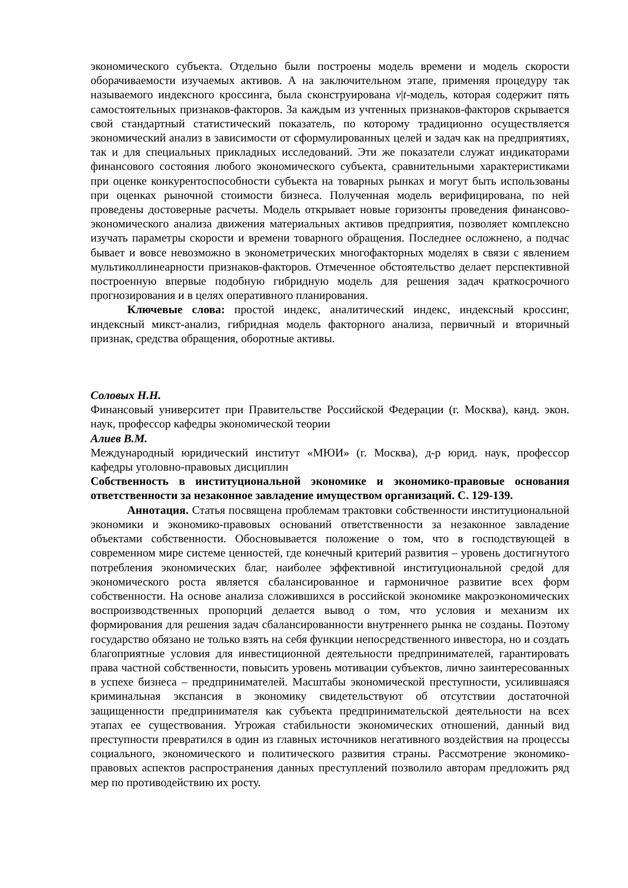экономического субъекта. Отдельно были построены модель времени и модель скорости оборачиваемости изучаемых активов. А на заключительном этапе, применяя процедуру так называемого индексного кроссинга, была сконструирована v|t-модель, которая содержит пять самостоятельных признаков-факторов. За каждым из учтенных признаков-факторов скрывается свой стандартный статистический показатель, по которому традиционно осуществляется экономический анализ в зависимости от сформулированных целей и задач как на предприятиях, так и для специальных прикладных исследований. Эти же показатели служат индикаторами финансового состояния любого экономического субъекта, сравнительными характеристиками при оценке конкурентоспособности субъекта на товарных рынках и могут быть использованы при оценках рыночной стоимости бизнеса. Полученная модель верифицирована, по ней проведены достоверные расчеты. Модель открывает новые горизонты проведения финансово-экономического анализа движения материальных активов предприятия, позволяет комплексно изучать параметры скорости и времени товарного обращения. Последнее осложнено, а подчас бывает и вовсе невозможно в эконометрических многофакторных моделях в связи с явлением мультиколлинеарности признаков-факторов. Отмеченное обстоятельство делает перспективной построенную впервые подобную гибридную модель для решения задач краткосрочного прогнозирования и в целях оперативного планирования.
Ключевые слова: простой индекс, аналитический индекс, индексный кроссинг, индексный микст-анализ, гибридная модель факторного анализа, первичный и вторичный признак, средства обращения, оборотные активы.
Соловых Н.Н.
Финансовый университет при Правительстве Российской Федерации (г. Москва), канд. экон. наук, профессор кафедры экономической теории
Алиев В.М.
Международный юридический институт «МЮИ» (г. Москва), д-р юрид. наук, профессор кафедры уголовно-правовых дисциплин
Собственность в институциональной экономике и экономико-правовые основания ответственности за незаконное завладение имуществом организаций. С. 129-139.
Аннотация. Статья посвящена проблемам трактовки собственности институциональной экономики и экономико-правовых оснований ответственности за незаконное завладение объектами собственности. Обосновывается положение о том, что в господствующей в современном мире системе ценностей, где конечный критерий развития – уровень достигнутого потребления экономических благ, наиболее эффективной институциональной средой для экономического роста является сбалансированное и гармоничное развитие всех форм собственности. На основе анализа сложившихся в российской экономике макроэкономических воспроизводственных пропорций делается вывод о том, что условия и механизм их формирования для решения задач сбалансированности внутреннего рынка не созданы. Поэтому государство обязано не только взять на себя функции непосредственного инвестора, но и создать благоприятные условия для инвестиционной деятельности предпринимателей, гарантировать права частной собственности, повысить уровень мотивации субъектов, лично заинтересованных в успехе бизнеса – предпринимателей. Масштабы экономической преступности, усилившаяся криминальная экспансия в экономику свидетельствуют об отсутствии достаточной защищенности предпринимателя как субъекта предпринимательской деятельности на всех этапах ее существования. Угрожая стабильности экономических отношений, данный вид преступности превратился в один из главных источников негативного воздействия на процессы социального, экономического и политического развития страны. Рассмотрение экономико-правовых аспектов распространения данных преступлений позволило авторам предложить ряд мер по противодействию их росту.